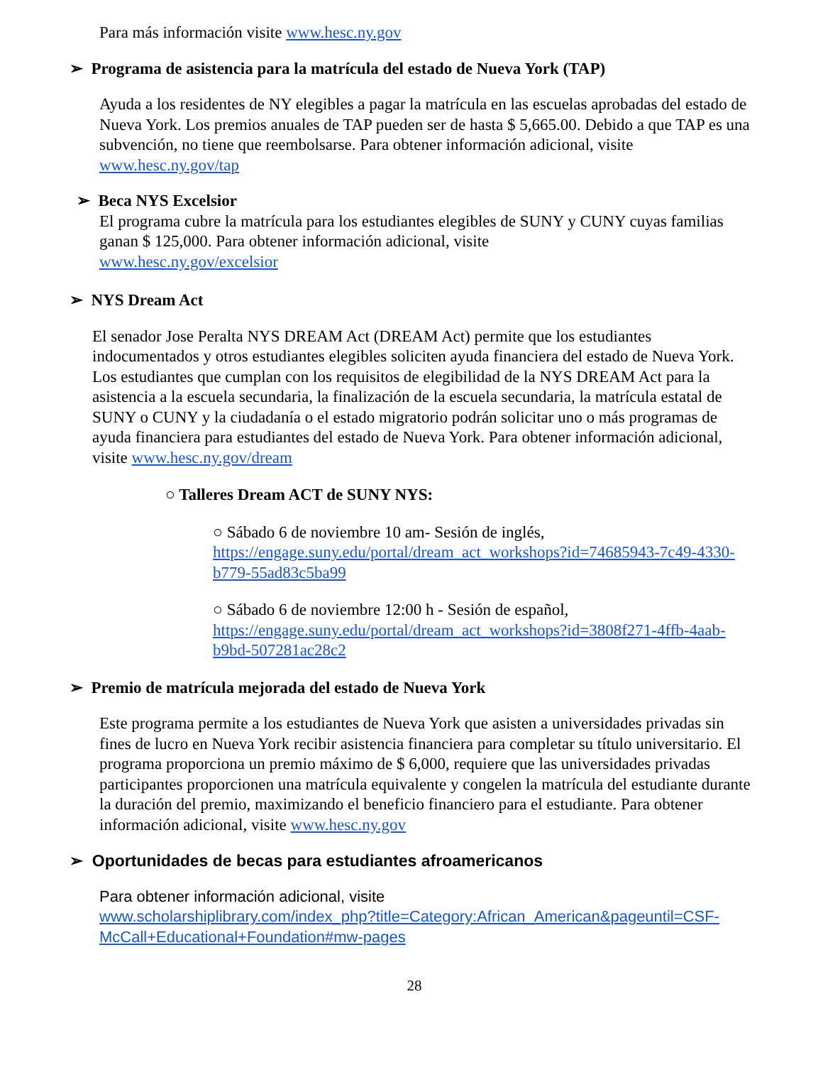Para más información visite www.hesc.ny.gov
➢ Programa de asistencia para la matrícula del estado de Nueva York (TAP)
Ayuda a los residentes de NY elegibles a pagar la matrícula en las escuelas aprobadas del estado de Nueva York. Los premios anuales de TAP pueden ser de hasta $ 5,665.00. Debido a que TAP es una subvención, no tiene que reembolsarse. Para obtener información adicional, visite www.hesc.ny.gov/tap
➢ Beca NYS Excelsior
El programa cubre la matrícula para los estudiantes elegibles de SUNY y CUNY cuyas familias ganan $ 125,000. Para obtener información adicional, visite
www.hesc.ny.gov/excelsior
➢ NYS Dream Act
El senador Jose Peralta NYS DREAM Act (DREAM Act) permite que los estudiantes indocumentados y otros estudiantes elegibles soliciten ayuda financiera del estado de Nueva York. Los estudiantes que cumplan con los requisitos de elegibilidad de la NYS DREAM Act para la asistencia a la escuela secundaria, la finalización de la escuela secundaria, la matrícula estatal de SUNY o CUNY y la ciudadanía o el estado migratorio podrán solicitar uno o más programas de ayuda financiera para estudiantes del estado de Nueva York. Para obtener información adicional, visite www.hesc.ny.gov/dream
○ Talleres Dream ACT de SUNY NYS:
○ Sábado 6 de noviembre 10 am- Sesión de inglés, https://engage.suny.edu/portal/dream_act_workshops?id=74685943-7c49-4330-b779-55ad83c5ba99
○ Sábado 6 de noviembre 12:00 h - Sesión de español, https://engage.suny.edu/portal/dream_act_workshops?id=3808f271-4ffb-4aab-b9bd-507281ac28c2
➢ Premio de matrícula mejorada del estado de Nueva York
Este programa permite a los estudiantes de Nueva York que asisten a universidades privadas sin fines de lucro en Nueva York recibir asistencia financiera para completar su título universitario. El programa proporciona un premio máximo de $ 6,000, requiere que las universidades privadas participantes proporcionen una matrícula equivalente y congelen la matrícula del estudiante durante la duración del premio, maximizando el beneficio financiero para el estudiante. Para obtener información adicional, visite www.hesc.ny.gov
➢ Oportunidades de becas para estudiantes afroamericanos
Para obtener información adicional, visite
www.scholarshiplibrary.com/index_php?title=Category:African_American&pageuntil=CSF-McCall+Educational+Foundation#mw-pages
28